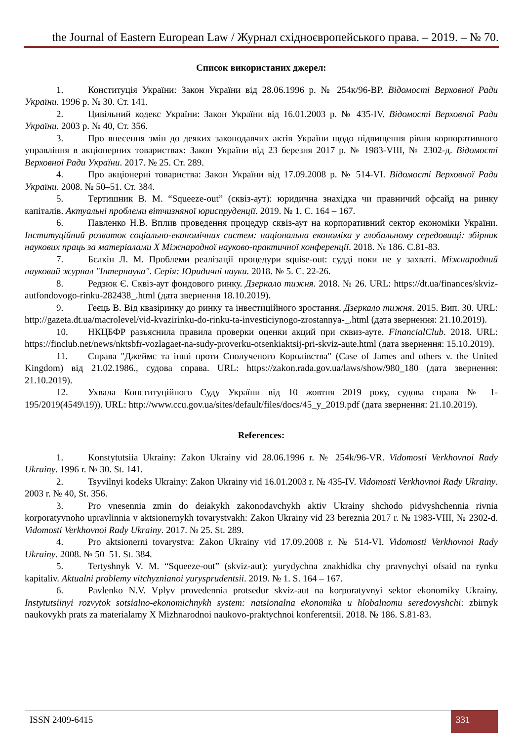the Journal of Eastern European Law / Журнал східноєвропейського права. – 2019. – № 70.
Список використаних джерел:
1. Конституція України: Закон України від 28.06.1996 р. № 254к/96-ВР. Відомості Верховної Ради України. 1996 р. № 30. Ст. 141.
2. Цивільний кодекс України: Закон України від 16.01.2003 р. № 435-IV. Відомості Верховної Ради України. 2003 р. № 40, Ст. 356.
3. Про внесення змін до деяких законодавчих актів України щодо підвищення рівня корпоративного управління в акціонерних товариствах: Закон України від 23 березня 2017 р. № 1983-VIII, № 2302-д. Відомості Верховної Ради України. 2017. № 25. Ст. 289.
4. Про акціонерні товариства: Закон України від 17.09.2008 р. № 514-VI. Відомості Верховної Ради України. 2008. № 50–51. Ст. 384.
5. Тертишник В. М. “Squeeze-out” (сквіз-аут): юридична знахідка чи правничий офсайд на ринку капіталів. Актуальні проблеми вітчизняної юриспруденції. 2019. № 1. С. 164 – 167.
6. Павленко Н.В. Вплив проведення процедур сквіз-аут на корпоративний сектор економіки України. Інституційний розвиток соціально-економічних систем: національна економіка у глобальному середовищі: збірник наукових праць за матеріалами Х Міжнародної науково-практичної конференції. 2018. № 186. С.81-83.
7. Бєлкін Л. М. Проблеми реалізації процедури squise-out: судді поки не у захваті. Міжнародний науковий журнал "Інтернаука". Серія: Юридичні науки. 2018. № 5. С. 22-26.
8. Редзюк Є. Сквіз-аут фондового ринку. Дзеркало тижня. 2018. № 26. URL: https://dt.ua/finances/skviz-autfondovogo-rinku-282438_.html (дата звернення 18.10.2019).
9. Геєць В. Від квазіринку до ринку та інвестиційного зростання. Дзеркало тижня. 2015. Вип. 30. URL: http://gazeta.dt.ua/macrolevel/vid-kvazirinku-do-rinku-ta-investiciynogo-zrostannya-_.html (дата звернення: 21.10.2019).
10. НКЦБФР разъяснила правила проверки оценки акций при сквиз-ауте. FinancialClub. 2018. URL: https://finclub.net/news/nktsbfr-vozlagaet-na-sudy-proverku-otsenkiaktsij-pri-skviz-aute.html (дата звернення: 15.10.2019).
11. Справа "Джеймс та інші проти Сполученого Королівства" (Case of James and others v. the United Kingdom) від 21.02.1986., судова справа. URL: https://zakon.rada.gov.ua/laws/show/980_180 (дата звернення: 21.10.2019).
12. Ухвала Конституційного Суду України від 10 жовтня 2019 року, судова справа № 1-195/2019(4549\19)). URL: http://www.ccu.gov.ua/sites/default/files/docs/45_y_2019.pdf (дата звернення: 21.10.2019).
References:
1. Konstytutsiia Ukrainy: Zakon Ukrainy vid 28.06.1996 r. № 254k/96-VR. Vidomosti Verkhovnoi Rady Ukrainy. 1996 r. № 30. St. 141.
2. Tsyvilnyi kodeks Ukrainy: Zakon Ukrainy vid 16.01.2003 r. № 435-IV. Vidomosti Verkhovnoi Rady Ukrainy. 2003 r. № 40, St. 356.
3. Pro vnesennia zmin do deiakykh zakonodavchykh aktiv Ukrainy shchodo pidvyshchennia rivnia korporatyvnoho upravlinnia v aktsionernykh tovarystvakh: Zakon Ukrainy vid 23 bereznia 2017 r. № 1983-VIII, № 2302-d. Vidomosti Verkhovnoi Rady Ukrainy. 2017. № 25. St. 289.
4. Pro aktsionerni tovarystva: Zakon Ukrainy vid 17.09.2008 r. № 514-VI. Vidomosti Verkhovnoi Rady Ukrainy. 2008. № 50–51. St. 384.
5. Tertyshnyk V. M. “Squeeze-out” (skviz-aut): yurydychna znakhidka chy pravnychyi ofsaid na rynku kapitaliv. Aktualni problemy vitchyznianoi yurysprudentsii. 2019. № 1. S. 164 – 167.
6. Pavlenko N.V. Vplyv provedennia protsedur skviz-aut na korporatyvnyi sektor ekonomiky Ukrainy. Instytutsiinyi rozvytok sotsialno-ekonomichnykh system: natsionalna ekonomika u hlobalnomu seredovyshchi: zbirnyk naukovykh prats za materialamy X Mizhnarodnoi naukovo-praktychnoi konferentsii. 2018. № 186. S.81-83.
ISSN 2409-6415 331